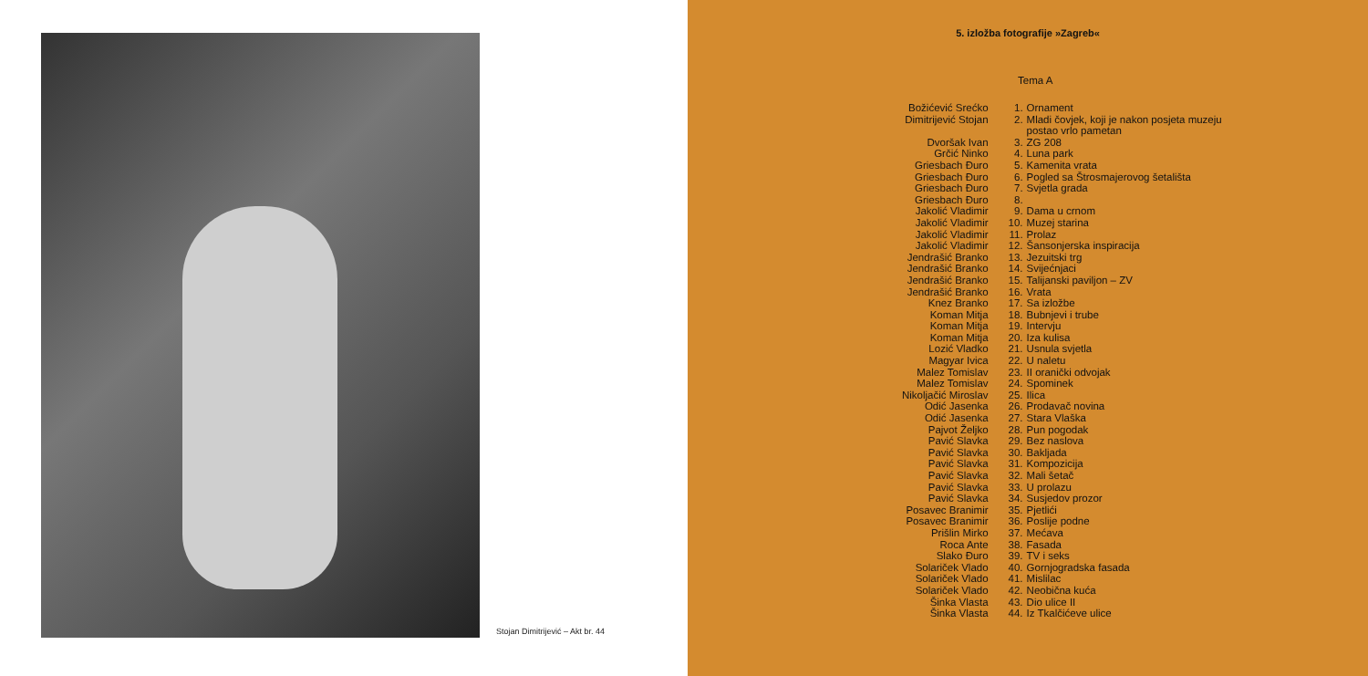Stojan Dimitrijević – Akt br. 44
5. izložba fotografije »Zagreb«
Tema A
| Božićević Srećko | 1. | Ornament |
| Dimitrijević Stojan | 2. | Mladi čovjek, koji je nakon posjeta muzeju postao vrlo pametan |
| Dvoršak Ivan | 3. | ZG 208 |
| Grčić Ninko | 4. | Luna park |
| Griesbach Đuro | 5. | Kamenita vrata |
| Griesbach Đuro | 6. | Pogled sa Štrosmajerovog šetališta |
| Griesbach Đuro | 7. | Svjetla grada |
| Griesbach Đuro | 8. | |
| Jakolić Vladimir | 9. | Dama u crnom |
| Jakolić Vladimir | 10. | Muzej starina |
| Jakolić Vladimir | 11. | Prolaz |
| Jakolić Vladimir | 12. | Šansonjerska inspiracija |
| Jendrašić Branko | 13. | Jezuitski trg |
| Jendrašić Branko | 14. | Svijećnjaci |
| Jendrašić Branko | 15. | Talijanski paviljon – ZV |
| Jendrašić Branko | 16. | Vrata |
| Knez Branko | 17. | Sa izložbe |
| Koman Mitja | 18. | Bubnjevi i trube |
| Koman Mitja | 19. | Intervju |
| Koman Mitja | 20. | Iza kulisa |
| Lozić Vladko | 21. | Usnula svjetla |
| Magyar Ivica | 22. | U naletu |
| Malez Tomislav | 23. | II oranički odvojak |
| Malez Tomislav | 24. | Spominek |
| Nikoljačić Miroslav | 25. | Ilica |
| Odić Jasenka | 26. | Prodavač novina |
| Odić Jasenka | 27. | Stara Vlaška |
| Pajvot Željko | 28. | Pun pogodak |
| Pavić Slavka | 29. | Bez naslova |
| Pavić Slavka | 30. | Bakljada |
| Pavić Slavka | 31. | Kompozicija |
| Pavić Slavka | 32. | Mali šetač |
| Pavić Slavka | 33. | U prolazu |
| Pavić Slavka | 34. | Susjedov prozor |
| Posavec Branimir | 35. | Pjetlići |
| Posavec Branimir | 36. | Poslije podne |
| Prišlin Mirko | 37. | Mećava |
| Roca Ante | 38. | Fasada |
| Slako Đuro | 39. | TV i seks |
| Solariček Vlado | 40. | Gornjogradska fasada |
| Solariček Vlado | 41. | Mislilac |
| Solariček Vlado | 42. | Neobična kuća |
| Šinka Vlasta | 43. | Dio ulice II |
| Šinka Vlasta | 44. | Iz Tkalčićeve ulice |